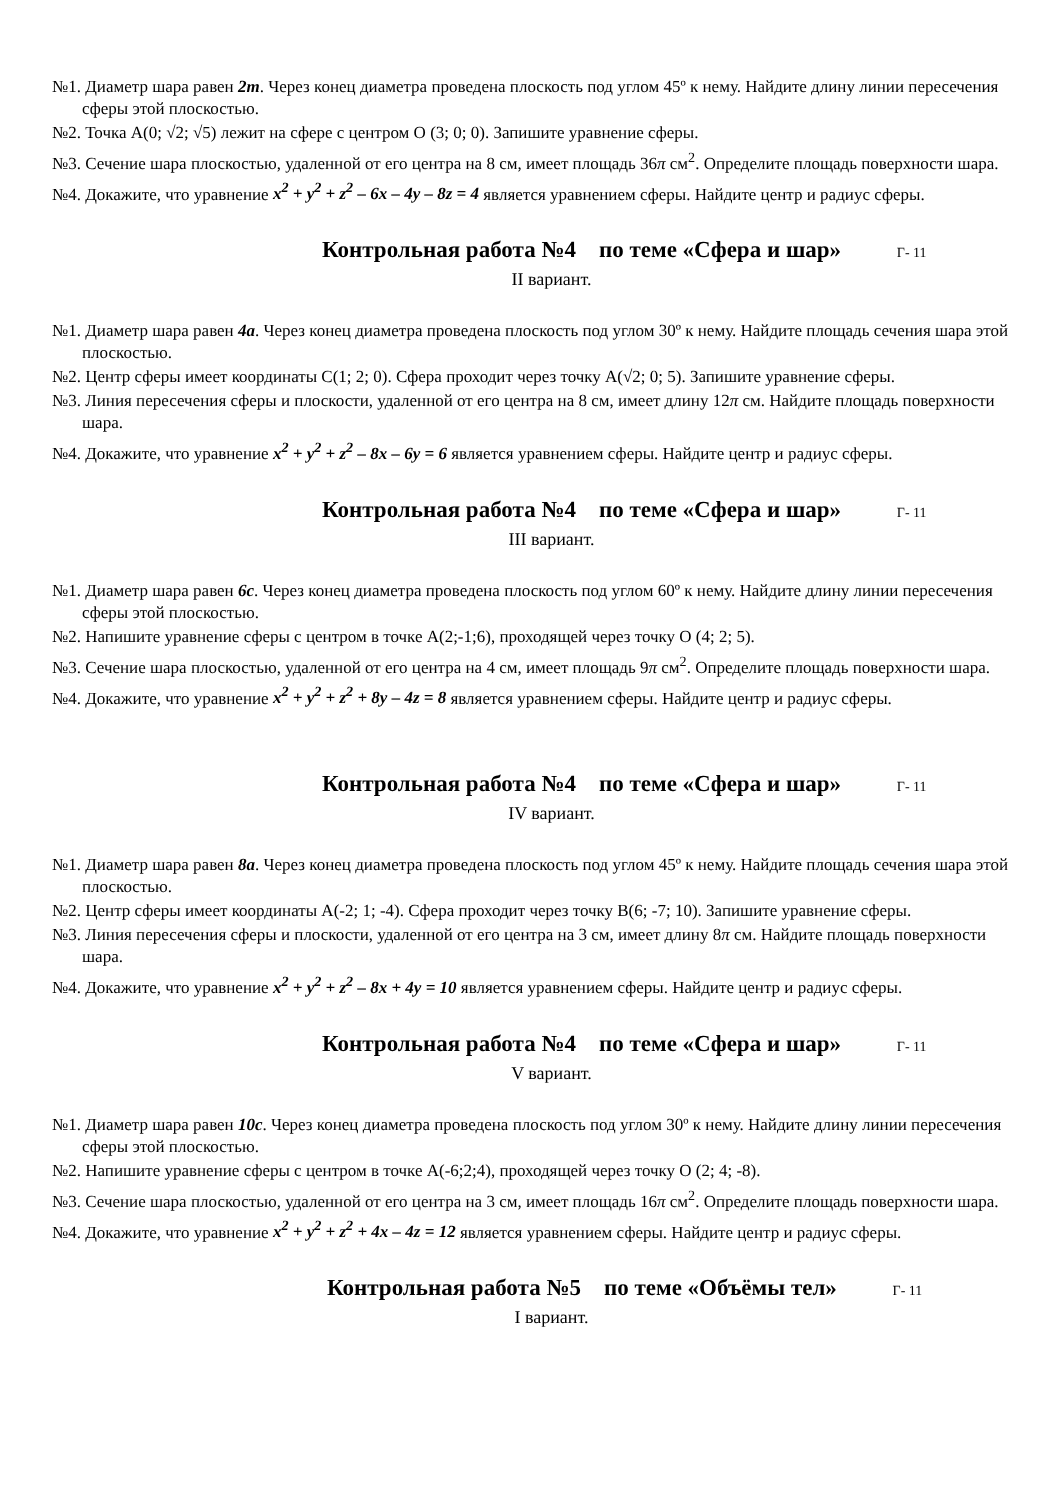№1. Диаметр шара равен 2m. Через конец диаметра проведена плоскость под углом 45º к нему. Найдите длину линии пересечения сферы этой плоскостью.
№2. Точка А(0; √2; √5) лежит на сфере с центром О (3; 0; 0). Запишите уравнение сферы.
№3. Сечение шара плоскостью, удаленной от его центра на 8 см, имеет площадь 36π см<sup>2</sup>. Определите площадь поверхности шара.
№4. Докажите, что уравнение x<sup>2</sup> + y<sup>2</sup> + z<sup>2</sup> – 6x – 4y – 8z = 4 является уравнением сферы. Найдите центр и радиус сферы.
Контрольная работа №4 по теме «Сфера и шар» Г- 11
II вариант.
№1. Диаметр шара равен 4a. Через конец диаметра проведена плоскость под углом 30º к нему. Найдите площадь сечения шара этой плоскостью.
№2. Центр сферы имеет координаты С(1; 2; 0). Сфера проходит через точку А(√2; 0; 5). Запишите уравнение сферы.
№3. Линия пересечения сферы и плоскости, удаленной от его центра на 8 см, имеет длину 12π см. Найдите площадь поверхности шара.
№4. Докажите, что уравнение x<sup>2</sup> + y<sup>2</sup> + z<sup>2</sup> – 8x – 6y = 6 является уравнением сферы. Найдите центр и радиус сферы.
Контрольная работа №4 по теме «Сфера и шар» Г- 11
III вариант.
№1. Диаметр шара равен 6c. Через конец диаметра проведена плоскость под углом 60º к нему. Найдите длину линии пересечения сферы этой плоскостью.
№2. Напишите уравнение сферы с центром в точке А(2;-1;6), проходящей через точку О (4; 2; 5).
№3. Сечение шара плоскостью, удаленной от его центра на 4 см, имеет площадь 9π см<sup>2</sup>. Определите площадь поверхности шара.
№4. Докажите, что уравнение x<sup>2</sup> + y<sup>2</sup> + z<sup>2</sup> + 8y – 4z = 8 является уравнением сферы. Найдите центр и радиус сферы.
Контрольная работа №4 по теме «Сфера и шар» Г- 11
IV вариант.
№1. Диаметр шара равен 8a. Через конец диаметра проведена плоскость под углом 45º к нему. Найдите площадь сечения шара этой плоскостью.
№2. Центр сферы имеет координаты А(-2; 1; -4). Сфера проходит через точку В(6; -7; 10). Запишите уравнение сферы.
№3. Линия пересечения сферы и плоскости, удаленной от его центра на 3 см, имеет длину 8π см. Найдите площадь поверхности шара.
№4. Докажите, что уравнение x<sup>2</sup> + y<sup>2</sup> + z<sup>2</sup> – 8x + 4y = 10 является уравнением сферы. Найдите центр и радиус сферы.
Контрольная работа №4 по теме «Сфера и шар» Г- 11
V вариант.
№1. Диаметр шара равен 10c. Через конец диаметра проведена плоскость под углом 30º к нему. Найдите длину линии пересечения сферы этой плоскостью.
№2. Напишите уравнение сферы с центром в точке А(-6;2;4), проходящей через точку О (2; 4; -8).
№3. Сечение шара плоскостью, удаленной от его центра на 3 см, имеет площадь 16π см<sup>2</sup>. Определите площадь поверхности шара.
№4. Докажите, что уравнение x<sup>2</sup> + y<sup>2</sup> + z<sup>2</sup> + 4x – 4z = 12 является уравнением сферы. Найдите центр и радиус сферы.
Контрольная работа №5 по теме «Объёмы тел» Г- 11
I вариант.